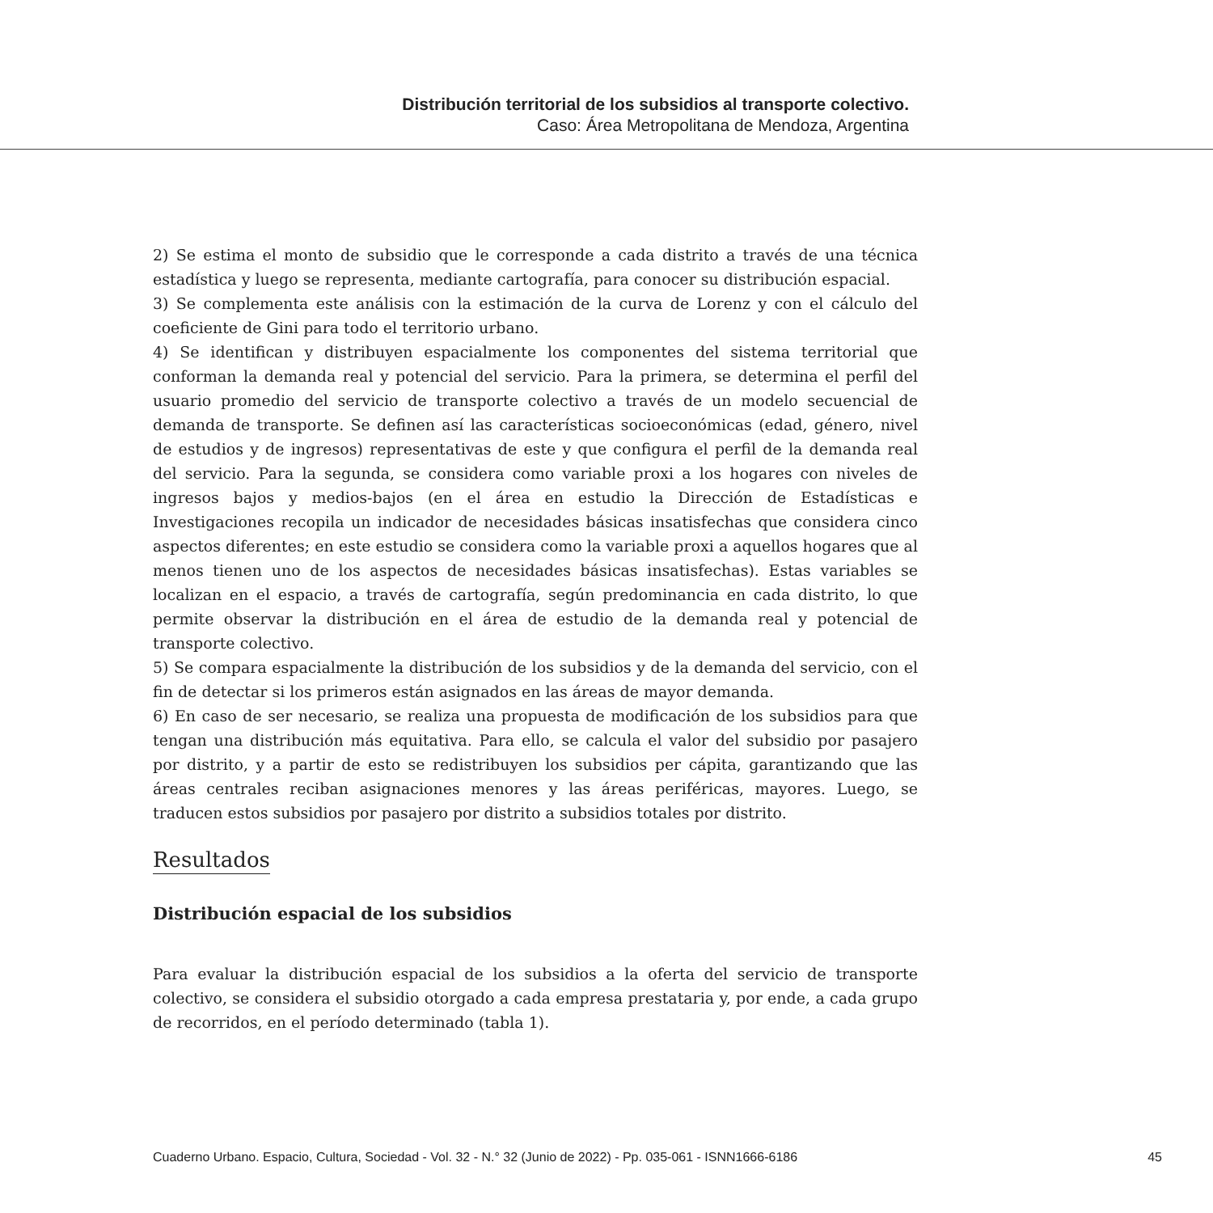Distribución territorial de los subsidios al transporte colectivo.
Caso: Área Metropolitana de Mendoza, Argentina
2) Se estima el monto de subsidio que le corresponde a cada distrito a través de una técnica estadística y luego se representa, mediante cartografía, para conocer su distribución espacial.
3) Se complementa este análisis con la estimación de la curva de Lorenz y con el cálculo del coeficiente de Gini para todo el territorio urbano.
4) Se identifican y distribuyen espacialmente los componentes del sistema territorial que conforman la demanda real y potencial del servicio. Para la primera, se determina el perfil del usuario promedio del servicio de transporte colectivo a través de un modelo secuencial de demanda de transporte. Se definen así las características socioeconómicas (edad, género, nivel de estudios y de ingresos) representativas de este y que configura el perfil de la demanda real del servicio. Para la segunda, se considera como variable proxi a los hogares con niveles de ingresos bajos y medios-bajos (en el área en estudio la Dirección de Estadísticas e Investigaciones recopila un indicador de necesidades básicas insatisfechas que considera cinco aspectos diferentes; en este estudio se considera como la variable proxi a aquellos hogares que al menos tienen uno de los aspectos de necesidades básicas insatisfechas). Estas variables se localizan en el espacio, a través de cartografía, según predominancia en cada distrito, lo que permite observar la distribución en el área de estudio de la demanda real y potencial de transporte colectivo.
5) Se compara espacialmente la distribución de los subsidios y de la demanda del servicio, con el fin de detectar si los primeros están asignados en las áreas de mayor demanda.
6) En caso de ser necesario, se realiza una propuesta de modificación de los subsidios para que tengan una distribución más equitativa. Para ello, se calcula el valor del subsidio por pasajero por distrito, y a partir de esto se redistribuyen los subsidios per cápita, garantizando que las áreas centrales reciban asignaciones menores y las áreas periféricas, mayores. Luego, se traducen estos subsidios por pasajero por distrito a subsidios totales por distrito.
Resultados
Distribución espacial de los subsidios
Para evaluar la distribución espacial de los subsidios a la oferta del servicio de transporte colectivo, se considera el subsidio otorgado a cada empresa prestataria y, por ende, a cada grupo de recorridos, en el período determinado (tabla 1).
Cuaderno Urbano. Espacio, Cultura, Sociedad - Vol. 32 - N.° 32 (Junio de 2022) - Pp. 035-061 - ISNN1666-6186 45